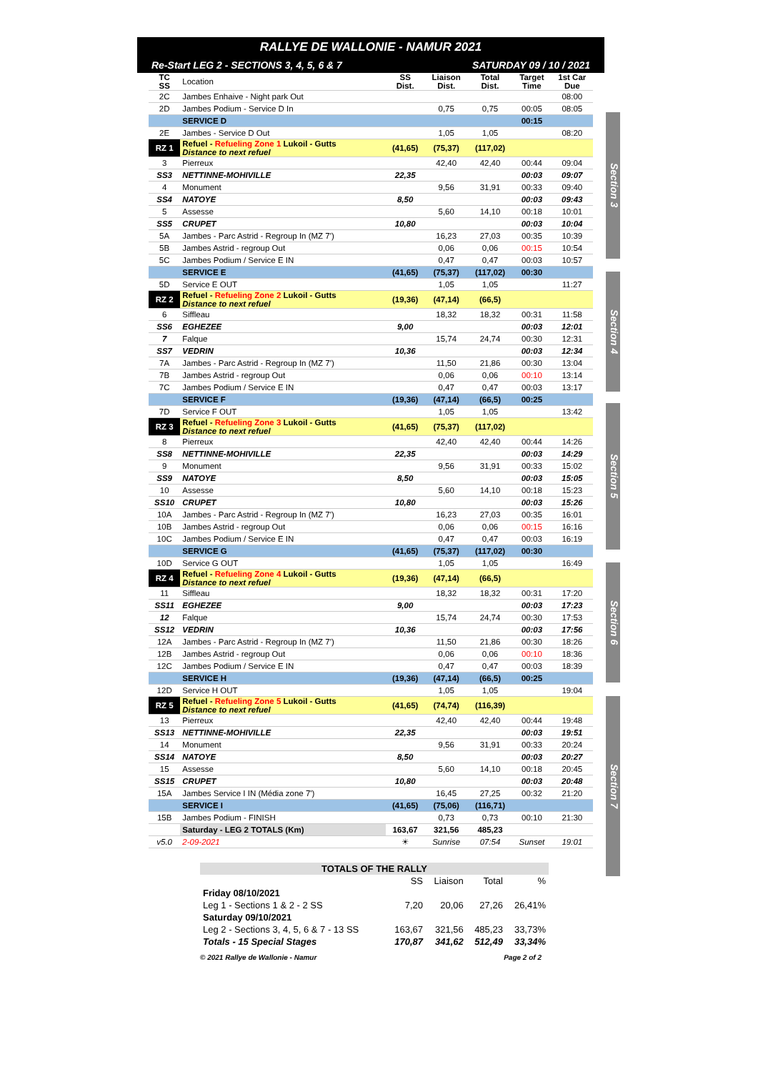RALLYE DE WALLONIE - NAMUR 2021
Re-Start LEG 2 - SECTIONS 3, 4, 5, 6 & 7 SATURDAY 09 / 10 / 2021
Section 3
Section 4
Section 5
Section 6
Section 7
| TC SS | Location | SS Dist. | Liaison Dist. | Total Dist. | Target Time | 1st Car Due |
| 2C | Jambes Enhaive - Night park Out | | | | | 08:00 |
| 2D | Jambes Podium - Service D In | | 0,75 | 0,75 | 00:05 | 08:05 |
| | SERVICE D | | | | 00:15 | |
| 2E | Jambes - Service D Out | | 1,05 | 1,05 | | 08:20 |
| RZ 1 | Refuel - Refueling Zone 1 Lukoil - Gutts Distance to next refuel | (41,65) | (75,37) | (117,02) | | |
| 3 | Pierreux | | 42,40 | 42,40 | 00:44 | 09:04 |
| SS3 | NETTINNE-MOHIVILLE | 22,35 | | | 00:03 | 09:07 |
| 4 | Monument | | 9,56 | 31,91 | 00:33 | 09:40 |
| SS4 | NATOYE | 8,50 | | | 00:03 | 09:43 |
| 5 | Assesse | | 5,60 | 14,10 | 00:18 | 10:01 |
| SS5 | CRUPET | 10,80 | | | 00:03 | 10:04 |
| 5A | Jambes - Parc Astrid - Regroup In (MZ 7') | | 16,23 | 27,03 | 00:35 | 10:39 |
| 5B | Jambes Astrid - regroup Out | | 0,06 | 0,06 | 00:15 | 10:54 |
| 5C | Jambes Podium / Service E IN | | 0,47 | 0,47 | 00:03 | 10:57 |
| | SERVICE E | (41,65) | (75,37) | (117,02) | 00:30 | |
| 5D | Service E OUT | | 1,05 | 1,05 | | 11:27 |
| RZ 2 | Refuel - Refueling Zone 2 Lukoil - Gutts Distance to next refuel | (19,36) | (47,14) | (66,5) | | |
| 6 | Siffleau | | 18,32 | 18,32 | 00:31 | 11:58 |
| SS6 | EGHEZEE | 9,00 | | | 00:03 | 12:01 |
| 7 | Falque | | 15,74 | 24,74 | 00:30 | 12:31 |
| SS7 | VEDRIN | 10,36 | | | 00:03 | 12:34 |
| 7A | Jambes - Parc Astrid - Regroup In (MZ 7') | | 11,50 | 21,86 | 00:30 | 13:04 |
| 7B | Jambes Astrid - regroup Out | | 0,06 | 0,06 | 00:10 | 13:14 |
| 7C | Jambes Podium / Service E IN | | 0,47 | 0,47 | 00:03 | 13:17 |
| | SERVICE F | (19,36) | (47,14) | (66,5) | 00:25 | |
| 7D | Service F OUT | | 1,05 | 1,05 | | 13:42 |
| RZ 3 | Refuel - Refueling Zone 3 Lukoil - Gutts Distance to next refuel | (41,65) | (75,37) | (117,02) | | |
| 8 | Pierreux | | 42,40 | 42,40 | 00:44 | 14:26 |
| SS8 | NETTINNE-MOHIVILLE | 22,35 | | | 00:03 | 14:29 |
| 9 | Monument | | 9,56 | 31,91 | 00:33 | 15:02 |
| SS9 | NATOYE | 8,50 | | | 00:03 | 15:05 |
| 10 | Assesse | | 5,60 | 14,10 | 00:18 | 15:23 |
| SS10 | CRUPET | 10,80 | | | 00:03 | 15:26 |
| 10A | Jambes - Parc Astrid - Regroup In (MZ 7') | | 16,23 | 27,03 | 00:35 | 16:01 |
| 10B | Jambes Astrid - regroup Out | | 0,06 | 0,06 | 00:15 | 16:16 |
| 10C | Jambes Podium / Service E IN | | 0,47 | 0,47 | 00:03 | 16:19 |
| | SERVICE G | (41,65) | (75,37) | (117,02) | 00:30 | |
| 10D | Service G OUT | | 1,05 | 1,05 | | 16:49 |
| RZ 4 | Refuel - Refueling Zone 4 Lukoil - Gutts Distance to next refuel | (19,36) | (47,14) | (66,5) | | |
| 11 | Siffleau | | 18,32 | 18,32 | 00:31 | 17:20 |
| SS11 | EGHEZEE | 9,00 | | | 00:03 | 17:23 |
| 12 | Falque | | 15,74 | 24,74 | 00:30 | 17:53 |
| SS12 | VEDRIN | 10,36 | | | 00:03 | 17:56 |
| 12A | Jambes - Parc Astrid - Regroup In (MZ 7') | | 11,50 | 21,86 | 00:30 | 18:26 |
| 12B | Jambes Astrid - regroup Out | | 0,06 | 0,06 | 00:10 | 18:36 |
| 12C | Jambes Podium / Service E IN | | 0,47 | 0,47 | 00:03 | 18:39 |
| | SERVICE H | (19,36) | (47,14) | (66,5) | 00:25 | |
| 12D | Service H OUT | | 1,05 | 1,05 | | 19:04 |
| RZ 5 | Refuel - Refueling Zone 5 Lukoil - Gutts Distance to next refuel | (41,65) | (74,74) | (116,39) | | |
| 13 | Pierreux | | 42,40 | 42,40 | 00:44 | 19:48 |
| SS13 | NETTINNE-MOHIVILLE | 22,35 | | | 00:03 | 19:51 |
| 14 | Monument | | 9,56 | 31,91 | 00:33 | 20:24 |
| SS14 | NATOYE | 8,50 | | | 00:03 | 20:27 |
| 15 | Assesse | | 5,60 | 14,10 | 00:18 | 20:45 |
| SS15 | CRUPET | 10,80 | | | 00:03 | 20:48 |
| 15A | Jambes Service I IN (Média zone 7') | | 16,45 | 27,25 | 00:32 | 21:20 |
| | SERVICE I | (41,65) | (75,06) | (116,71) | | |
| 15B | Jambes Podium - FINISH | | 0,73 | 0,73 | 00:10 | 21:30 |
| | Saturday - LEG 2 TOTALS (Km) | 163,67 | 321,56 | 485,23 | | |
| v5.0 | 2-09-2021 | ☀ | Sunrise | 07:54 | Sunset | 19:01 |
| TOTALS OF THE RALLY | | | | |
| --- | --- | --- | --- | --- |
| | SS | Liaison | Total | % |
| Friday 08/10/2021 | | | | |
| Leg 1 - Sections 1 & 2 - 2 SS | 7,20 | 20,06 | 27,26 | 26,41% |
| Saturday 09/10/2021 | | | | |
| Leg 2 - Sections 3, 4, 5, 6 & 7 - 13 SS | 163,67 | 321,56 | 485,23 | 33,73% |
| Totals - 15 Special Stages | 170,87 | 341,62 | 512,49 | 33,34% |
© 2021 Rallye de Wallonie - Namur Page 2 of 2